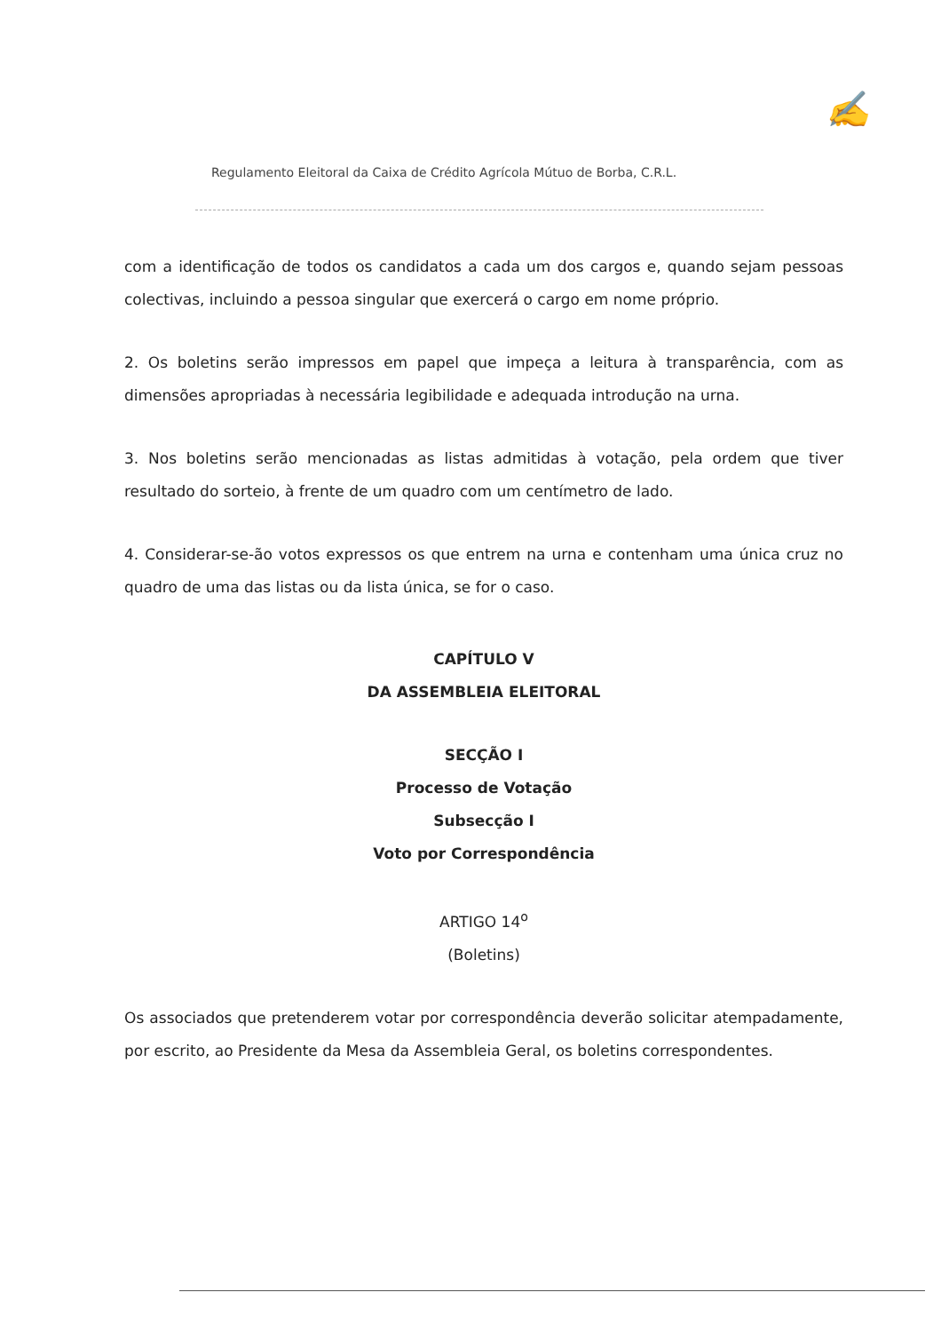Regulamento Eleitoral da Caixa de Crédito Agrícola Mútuo de Borba, C.R.L.
✍
com a identificação de todos os candidatos a cada um dos cargos e, quando sejam pessoas colectivas, incluindo a pessoa singular que exercerá o cargo em nome próprio.
2. Os boletins serão impressos em papel que impeça a leitura à transparência, com as dimensões apropriadas à necessária legibilidade e adequada introdução na urna.
3. Nos boletins serão mencionadas as listas admitidas à votação, pela ordem que tiver resultado do sorteio, à frente de um quadro com um centímetro de lado.
4. Considerar-se-ão votos expressos os que entrem na urna e contenham uma única cruz no quadro de uma das listas ou da lista única, se for o caso.
CAPÍTULO V
DA ASSEMBLEIA ELEITORAL
SECÇÃO I
Processo de Votação
Subsecção I
Voto por Correspondência
ARTIGO 14<sup>o</sup>
(Boletins)
Os associados que pretenderem votar por correspondência deverão solicitar atempadamente, por escrito, ao Presidente da Mesa da Assembleia Geral, os boletins correspondentes.